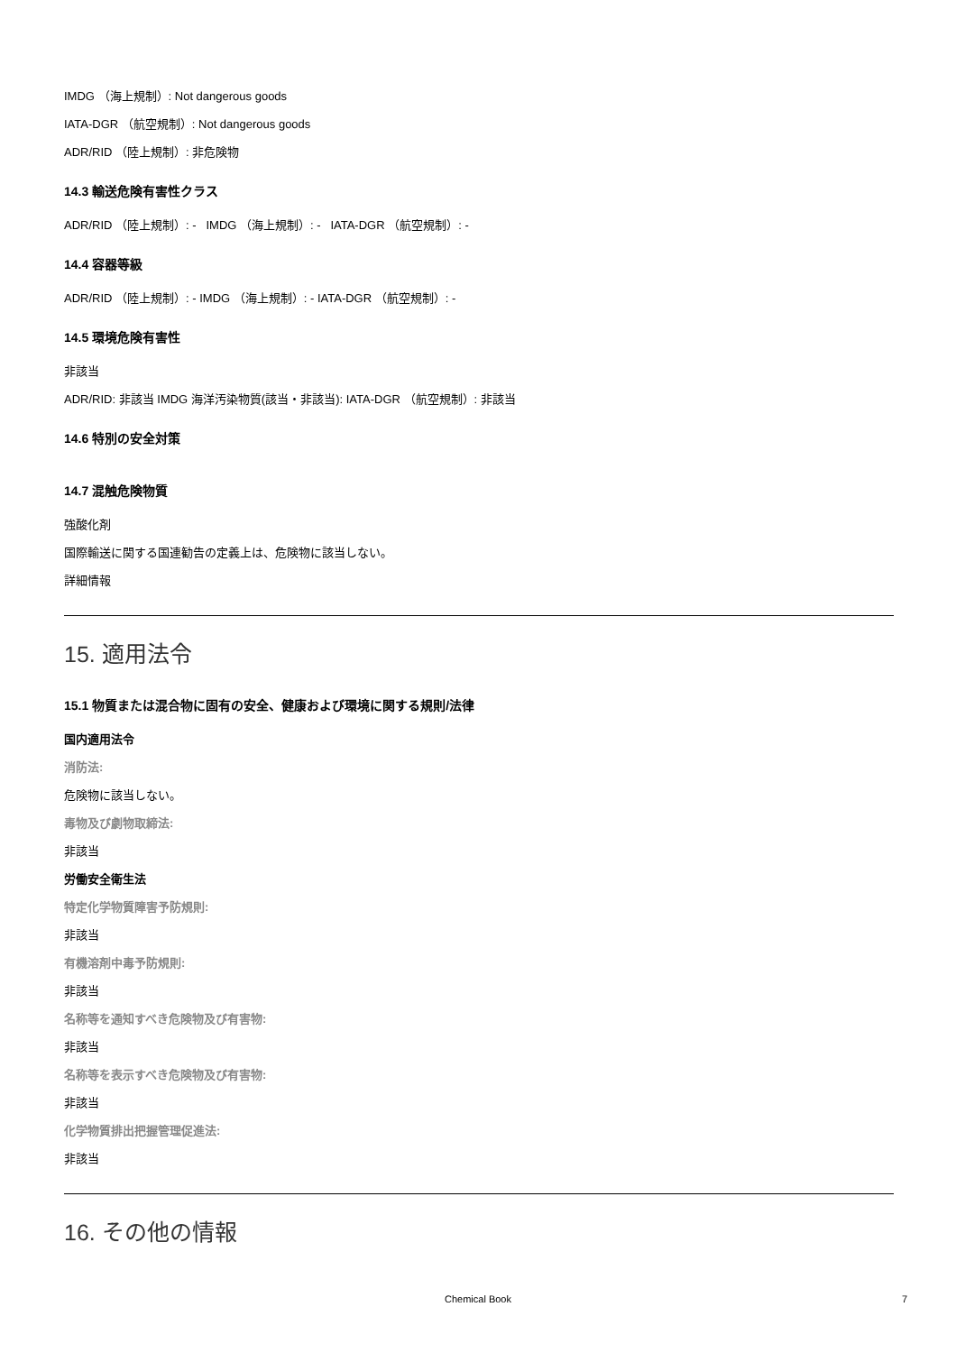IMDG （海上規制）: Not dangerous goods
IATA-DGR （航空規制）: Not dangerous goods
ADR/RID （陸上規制）: 非危険物
14.3 輸送危険有害性クラス
ADR/RID （陸上規制）: - IMDG （海上規制）: - IATA-DGR （航空規制）: -
14.4 容器等級
ADR/RID （陸上規制）: - IMDG （海上規制）: - IATA-DGR （航空規制）: -
14.5 環境危険有害性
非該当
ADR/RID: 非該当 IMDG 海洋汚染物質(該当・非該当): IATA-DGR （航空規制）: 非該当
14.6 特別の安全対策
14.7 混触危険物質
強酸化剤
国際輸送に関する国連勧告の定義上は、危険物に該当しない。
詳細情報
15. 適用法令
15.1 物質または混合物に固有の安全、健康および環境に関する規則/法律
国内適用法令
消防法:
危険物に該当しない。
毒物及び劇物取締法:
非該当
労働安全衛生法
特定化学物質障害予防規則:
非該当
有機溶剤中毒予防規則:
非該当
名称等を通知すべき危険物及び有害物:
非該当
名称等を表示すべき危険物及び有害物:
非該当
化学物質排出把握管理促進法:
非該当
16. その他の情報
Chemical Book 7